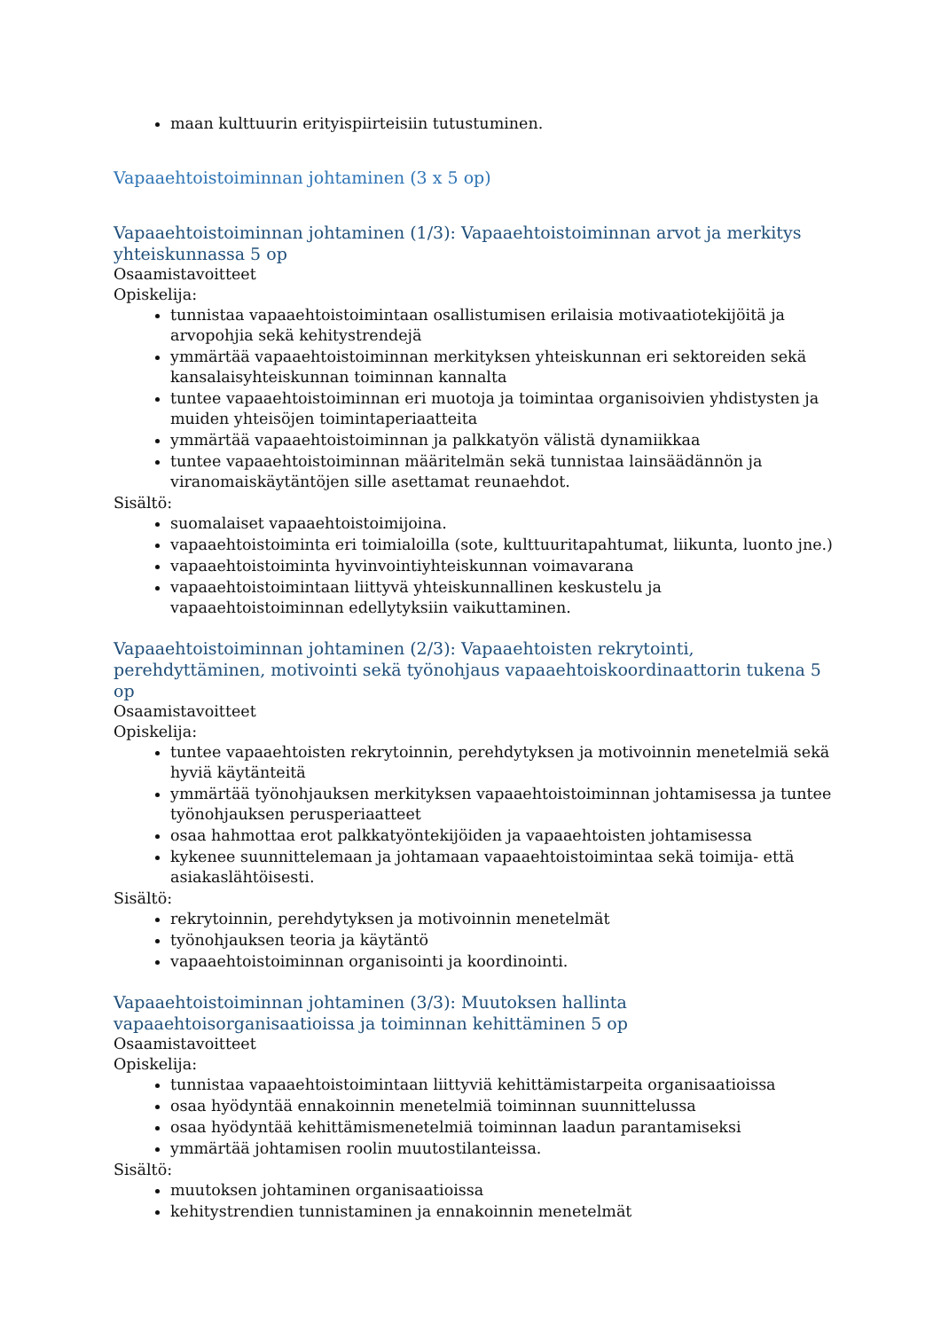maan kulttuurin erityispiirteisiin tutustuminen.
Vapaaehtoistoiminnan johtaminen (3 x 5 op)
Vapaaehtoistoiminnan johtaminen (1/3): Vapaaehtoistoiminnan arvot ja merkitys yhteiskunnassa 5 op
Osaamistavoitteet
Opiskelija:
tunnistaa vapaaehtoistoimintaan osallistumisen erilaisia motivaatiotekijöitä ja arvopohjia sekä kehitystrendejä
ymmärtää vapaaehtoistoiminnan merkityksen yhteiskunnan eri sektoreiden sekä kansalaisyhteiskunnan toiminnan kannalta
tuntee vapaaehtoistoiminnan eri muotoja ja toimintaa organisoivien yhdistysten ja muiden yhteisöjen toimintaperiaatteita
ymmärtää vapaaehtoistoiminnan ja palkkatyön välistä dynamiikkaa
tuntee vapaaehtoistoiminnan määritelmän sekä tunnistaa lainsäädännön ja viranomaiskäytäntöjen sille asettamat reunaehdot.
Sisältö:
suomalaiset vapaaehtoistoimijoina.
vapaaehtoistoiminta eri toimialoilla (sote, kulttuuritapahtumat, liikunta, luonto jne.)
vapaaehtoistoiminta hyvinvointiyhteiskunnan voimavarana
vapaaehtoistoimintaan liittyvä yhteiskunnallinen keskustelu ja vapaaehtoistoiminnan edellytyksiin vaikuttaminen.
Vapaaehtoistoiminnan johtaminen (2/3): Vapaaehtoisten rekrytointi, perehdyttäminen, motivointi sekä työnohjaus vapaaehtoiskoordinaattorin tukena 5 op
Osaamistavoitteet
Opiskelija:
tuntee vapaaehtoisten rekrytoinnin, perehdytyksen ja motivoinnin menetelmiä sekä hyviä käytänteitä
ymmärtää työnohjauksen merkityksen vapaaehtoistoiminnan johtamisessa ja tuntee työnohjauksen perusperiaatteet
osaa hahmottaa erot palkkatyöntekijöiden ja vapaaehtoisten johtamisessa
kykenee suunnittelemaan ja johtamaan vapaaehtoistoimintaa sekä toimija- että asiakaslähtöisesti.
Sisältö:
rekrytoinnin, perehdytyksen ja motivoinnin menetelmät
työnohjauksen teoria ja käytäntö
vapaaehtoistoiminnan organisointi ja koordinointi.
Vapaaehtoistoiminnan johtaminen (3/3): Muutoksen hallinta vapaaehtoisorganisaatioissa ja toiminnan kehittäminen 5 op
Osaamistavoitteet
Opiskelija:
tunnistaa vapaaehtoistoimintaan liittyviä kehittämistarpeita organisaatioissa
osaa hyödyntää ennakoinnin menetelmiä toiminnan suunnittelussa
osaa hyödyntää kehittämismenetelmiä toiminnan laadun parantamiseksi
ymmärtää johtamisen roolin muutostilanteissa.
Sisältö:
muutoksen johtaminen organisaatioissa
kehitystrendien tunnistaminen ja ennakoinnin menetelmät